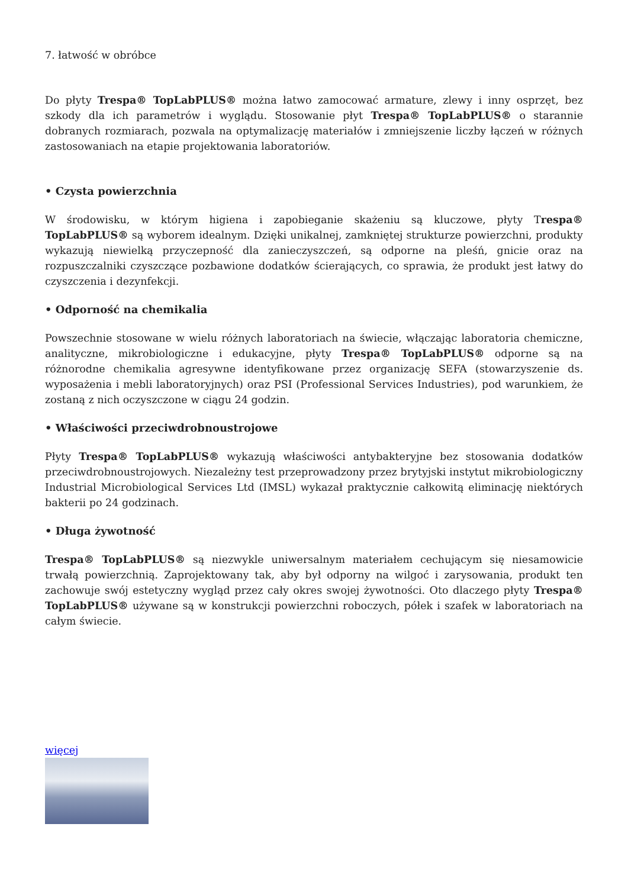7. łatwość w obróbce
Do płyty Trespa® TopLabPLUS® można łatwo zamocować armature, zlewy i inny osprzęt, bez szkody dla ich parametrów i wyglądu. Stosowanie płyt Trespa® TopLabPLUS® o starannie dobranych rozmiarach, pozwala na optymalizację materiałów i zmniejszenie liczby łączeń w różnych zastosowaniach na etapie projektowania laboratoriów.
• Czysta powierzchnia
W środowisku, w którym higiena i zapobieganie skażeniu są kluczowe, płyty Trespa® TopLabPLUS® są wyborem idealnym. Dzięki unikalnej, zamkniętej strukturze powierzchni, produkty wykazują niewielką przyczepność dla zanieczyszczeń, są odporne na pleśń, gnicie oraz na rozpuszczalniki czyszczące pozbawione dodatków ścierających, co sprawia, że produkt jest łatwy do czyszczenia i dezynfekcji.
• Odporność na chemikalia
Powszechnie stosowane w wielu różnych laboratoriach na świecie, włączając laboratoria chemiczne, analityczne, mikrobiologiczne i edukacyjne, płyty Trespa® TopLabPLUS® odporne są na różnorodne chemikalia agresywne identyfikowane przez organizację SEFA (stowarzyszenie ds. wyposażenia i mebli laboratoryjnych) oraz PSI (Professional Services Industries), pod warunkiem, że zostaną z nich oczyszczone w ciągu 24 godzin.
• Właściwości przeciwdrobnoustrojowe
Płyty Trespa® TopLabPLUS® wykazują właściwości antybakteryjne bez stosowania dodatków przeciwdrobnoustrojowych. Niezależny test przeprowadzony przez brytyjski instytut mikrobiologiczny Industrial Microbiological Services Ltd (IMSL) wykazał praktycznie całkowitą eliminację niektórych bakterii po 24 godzinach.
• Długa żywotność
Trespa® TopLabPLUS® są niezwykle uniwersalnym materiałem cechującym się niesamowicie trwałą powierzchnią. Zaprojektowany tak, aby był odporny na wilgoć i zarysowania, produkt ten zachowuje swój estetyczny wygląd przez cały okres swojej żywotności. Oto dlaczego płyty Trespa® TopLabPLUS® używane są w konstrukcji powierzchni roboczych, półek i szafek w laboratoriach na całym świecie.
więcej